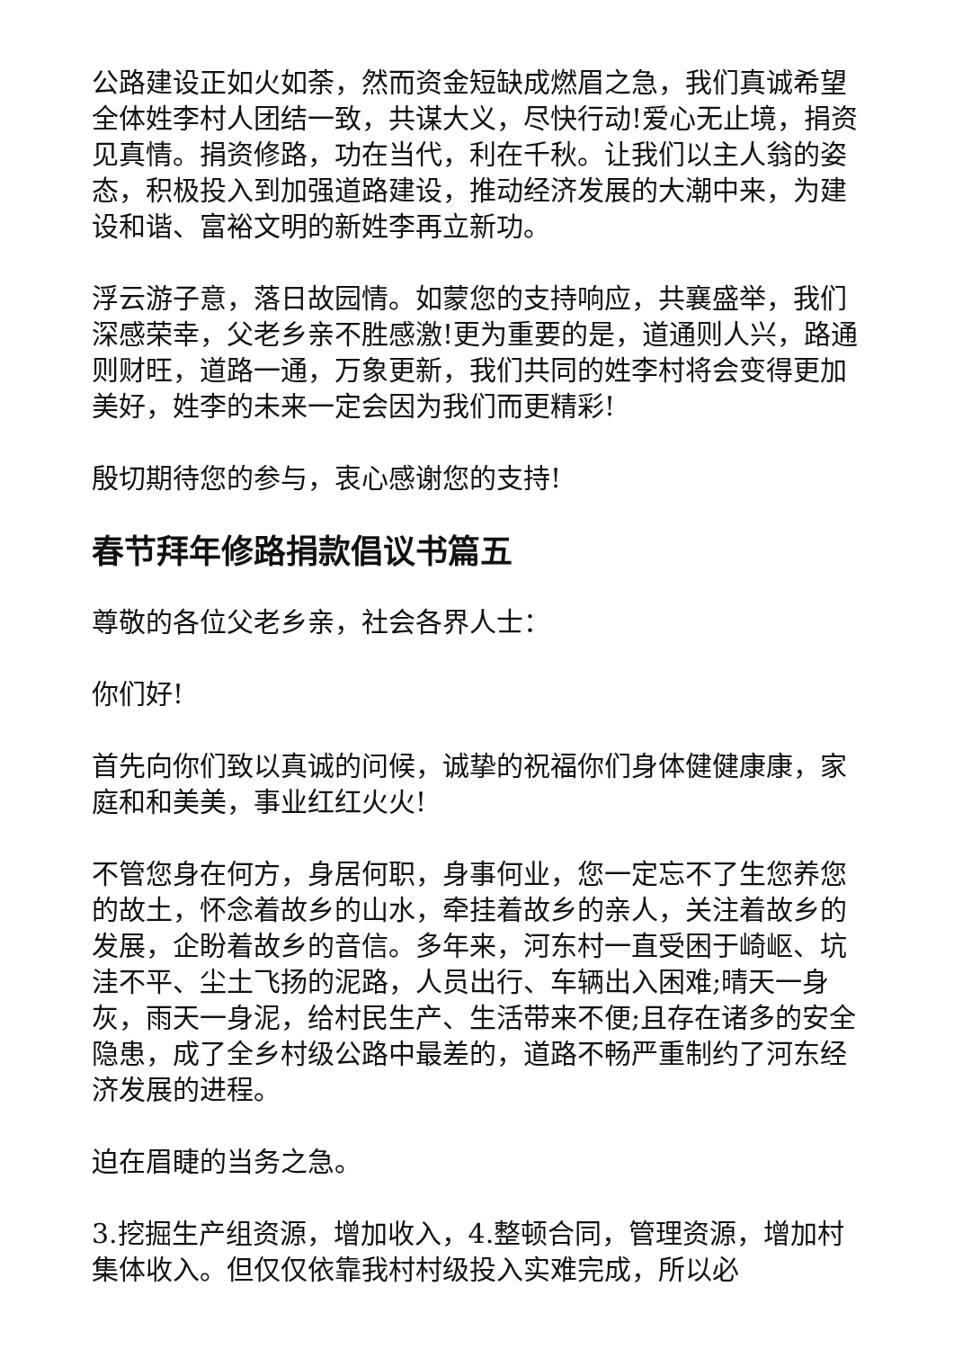公路建设正如火如荼，然而资金短缺成燃眉之急，我们真诚希望全体姓李村人团结一致，共谋大义，尽快行动!爱心无止境，捐资见真情。捐资修路，功在当代，利在千秋。让我们以主人翁的姿态，积极投入到加强道路建设，推动经济发展的大潮中来，为建设和谐、富裕文明的新姓李再立新功。
浮云游子意，落日故园情。如蒙您的支持响应，共襄盛举，我们深感荣幸，父老乡亲不胜感激!更为重要的是，道通则人兴，路通则财旺，道路一通，万象更新，我们共同的姓李村将会变得更加美好，姓李的未来一定会因为我们而更精彩!
殷切期待您的参与，衷心感谢您的支持!
春节拜年修路捐款倡议书篇五
尊敬的各位父老乡亲，社会各界人士：
你们好!
首先向你们致以真诚的问候，诚挚的祝福你们身体健健康康，家庭和和美美，事业红红火火!
不管您身在何方，身居何职，身事何业，您一定忘不了生您养您的故土，怀念着故乡的山水，牵挂着故乡的亲人，关注着故乡的发展，企盼着故乡的音信。多年来，河东村一直受困于崎岖、坑洼不平、尘土飞扬的泥路，人员出行、车辆出入困难;晴天一身灰，雨天一身泥，给村民生产、生活带来不便;且存在诸多的安全隐患，成了全乡村级公路中最差的，道路不畅严重制约了河东经济发展的进程。
迫在眉睫的当务之急。
3.挖掘生产组资源，增加收入，4.整顿合同，管理资源，增加村集体收入。但仅仅依靠我村村级投入实难完成，所以必